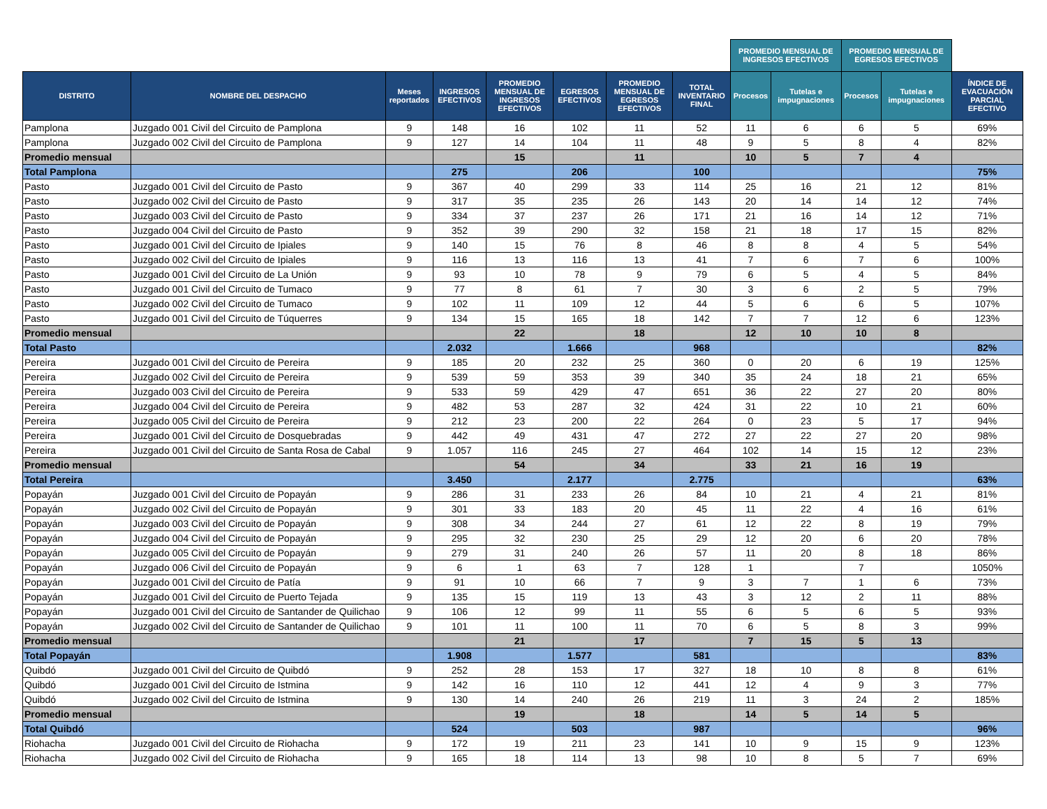| | | | | | | | | PROMEDIO MENSUAL DE INGRESOS EFECTIVOS | | PROMEDIO MENSUAL DE EGRESOS EFECTIVOS | | |
| --- | --- | --- | --- | --- | --- | --- | --- | --- | --- | --- | --- | --- |
| DISTRITO | NOMBRE DEL DESPACHO | Meses reportados | INGRESOS EFECTIVOS | PROMEDIO MENSUAL DE INGRESOS EFECTIVOS | EGRESOS EFECTIVOS | PROMEDIO MENSUAL DE EGRESOS EFECTIVOS | TOTAL INVENTARIO FINAL | Procesos | Tutelas e impugnaciones | Procesos | Tutelas e impugnaciones | ÍNDICE DE EVACUACIÓN PARCIAL EFECTIVO |
| Pamplona | Juzgado 001 Civil del Circuito de Pamplona | 9 | 148 | 16 | 102 | 11 | 52 | 11 | 6 | 6 | 5 | 69% |
| Pamplona | Juzgado 002 Civil del Circuito de Pamplona | 9 | 127 | 14 | 104 | 11 | 48 | 9 | 5 | 8 | 4 | 82% |
| Promedio mensual | | | | 15 | | 11 | | 10 | 5 | 7 | 4 | |
| Total Pamplona | | | 275 | | 206 | | 100 | | | | | 75% |
| Pasto | Juzgado 001 Civil del Circuito de Pasto | 9 | 367 | 40 | 299 | 33 | 114 | 25 | 16 | 21 | 12 | 81% |
| Pasto | Juzgado 002 Civil del Circuito de Pasto | 9 | 317 | 35 | 235 | 26 | 143 | 20 | 14 | 14 | 12 | 74% |
| Pasto | Juzgado 003 Civil del Circuito de Pasto | 9 | 334 | 37 | 237 | 26 | 171 | 21 | 16 | 14 | 12 | 71% |
| Pasto | Juzgado 004 Civil del Circuito de Pasto | 9 | 352 | 39 | 290 | 32 | 158 | 21 | 18 | 17 | 15 | 82% |
| Pasto | Juzgado 001 Civil del Circuito de Ipiales | 9 | 140 | 15 | 76 | 8 | 46 | 8 | 8 | 4 | 5 | 54% |
| Pasto | Juzgado 002 Civil del Circuito de Ipiales | 9 | 116 | 13 | 116 | 13 | 41 | 7 | 6 | 7 | 6 | 100% |
| Pasto | Juzgado 001 Civil del Circuito de La Unión | 9 | 93 | 10 | 78 | 9 | 79 | 6 | 5 | 4 | 5 | 84% |
| Pasto | Juzgado 001 Civil del Circuito de Tumaco | 9 | 77 | 8 | 61 | 7 | 30 | 3 | 6 | 2 | 5 | 79% |
| Pasto | Juzgado 002 Civil del Circuito de Tumaco | 9 | 102 | 11 | 109 | 12 | 44 | 5 | 6 | 6 | 5 | 107% |
| Pasto | Juzgado 001 Civil del Circuito de Túquerres | 9 | 134 | 15 | 165 | 18 | 142 | 7 | 7 | 12 | 6 | 123% |
| Promedio mensual | | | | 22 | | 18 | | 12 | 10 | 10 | 8 | |
| Total Pasto | | | 2.032 | | 1.666 | | 968 | | | | | 82% |
| Pereira | Juzgado 001 Civil del Circuito de Pereira | 9 | 185 | 20 | 232 | 25 | 360 | 0 | 20 | 6 | 19 | 125% |
| Pereira | Juzgado 002 Civil del Circuito de Pereira | 9 | 539 | 59 | 353 | 39 | 340 | 35 | 24 | 18 | 21 | 65% |
| Pereira | Juzgado 003 Civil del Circuito de Pereira | 9 | 533 | 59 | 429 | 47 | 651 | 36 | 22 | 27 | 20 | 80% |
| Pereira | Juzgado 004 Civil del Circuito de Pereira | 9 | 482 | 53 | 287 | 32 | 424 | 31 | 22 | 10 | 21 | 60% |
| Pereira | Juzgado 005 Civil del Circuito de Pereira | 9 | 212 | 23 | 200 | 22 | 264 | 0 | 23 | 5 | 17 | 94% |
| Pereira | Juzgado 001 Civil del Circuito de Dosquebradas | 9 | 442 | 49 | 431 | 47 | 272 | 27 | 22 | 27 | 20 | 98% |
| Pereira | Juzgado 001 Civil del Circuito de Santa Rosa de Cabal | 9 | 1.057 | 116 | 245 | 27 | 464 | 102 | 14 | 15 | 12 | 23% |
| Promedio mensual | | | | 54 | | 34 | | 33 | 21 | 16 | 19 | |
| Total Pereira | | | 3.450 | | 2.177 | | 2.775 | | | | | 63% |
| Popayán | Juzgado 001 Civil del Circuito de Popayán | 9 | 286 | 31 | 233 | 26 | 84 | 10 | 21 | 4 | 21 | 81% |
| Popayán | Juzgado 002 Civil del Circuito de Popayán | 9 | 301 | 33 | 183 | 20 | 45 | 11 | 22 | 4 | 16 | 61% |
| Popayán | Juzgado 003 Civil del Circuito de Popayán | 9 | 308 | 34 | 244 | 27 | 61 | 12 | 22 | 8 | 19 | 79% |
| Popayán | Juzgado 004 Civil del Circuito de Popayán | 9 | 295 | 32 | 230 | 25 | 29 | 12 | 20 | 6 | 20 | 78% |
| Popayán | Juzgado 005 Civil del Circuito de Popayán | 9 | 279 | 31 | 240 | 26 | 57 | 11 | 20 | 8 | 18 | 86% |
| Popayán | Juzgado 006 Civil del Circuito de Popayán | 9 | 6 | 1 | 63 | 7 | 128 | 1 | | 7 | | 1050% |
| Popayán | Juzgado 001 Civil del Circuito de Patía | 9 | 91 | 10 | 66 | 7 | 9 | 3 | 7 | 1 | 6 | 73% |
| Popayán | Juzgado 001 Civil del Circuito de Puerto Tejada | 9 | 135 | 15 | 119 | 13 | 43 | 3 | 12 | 2 | 11 | 88% |
| Popayán | Juzgado 001 Civil del Circuito de Santander de Quilichao | 9 | 106 | 12 | 99 | 11 | 55 | 6 | 5 | 6 | 5 | 93% |
| Popayán | Juzgado 002 Civil del Circuito de Santander de Quilichao | 9 | 101 | 11 | 100 | 11 | 70 | 6 | 5 | 8 | 3 | 99% |
| Promedio mensual | | | | 21 | | 17 | | 7 | 15 | 5 | 13 | |
| Total Popayán | | | 1.908 | | 1.577 | | 581 | | | | | 83% |
| Quibdó | Juzgado 001 Civil del Circuito de Quibdó | 9 | 252 | 28 | 153 | 17 | 327 | 18 | 10 | 8 | 8 | 61% |
| Quibdó | Juzgado 001 Civil del Circuito de Istmina | 9 | 142 | 16 | 110 | 12 | 441 | 12 | 4 | 9 | 3 | 77% |
| Quibdó | Juzgado 002 Civil del Circuito de Istmina | 9 | 130 | 14 | 240 | 26 | 219 | 11 | 3 | 24 | 2 | 185% |
| Promedio mensual | | | | 19 | | 18 | | 14 | 5 | 14 | 5 | |
| Total Quibdó | | | 524 | | 503 | | 987 | | | | | 96% |
| Riohacha | Juzgado 001 Civil del Circuito de Riohacha | 9 | 172 | 19 | 211 | 23 | 141 | 10 | 9 | 15 | 9 | 123% |
| Riohacha | Juzgado 002 Civil del Circuito de Riohacha | 9 | 165 | 18 | 114 | 13 | 98 | 10 | 8 | 5 | 7 | 69% |